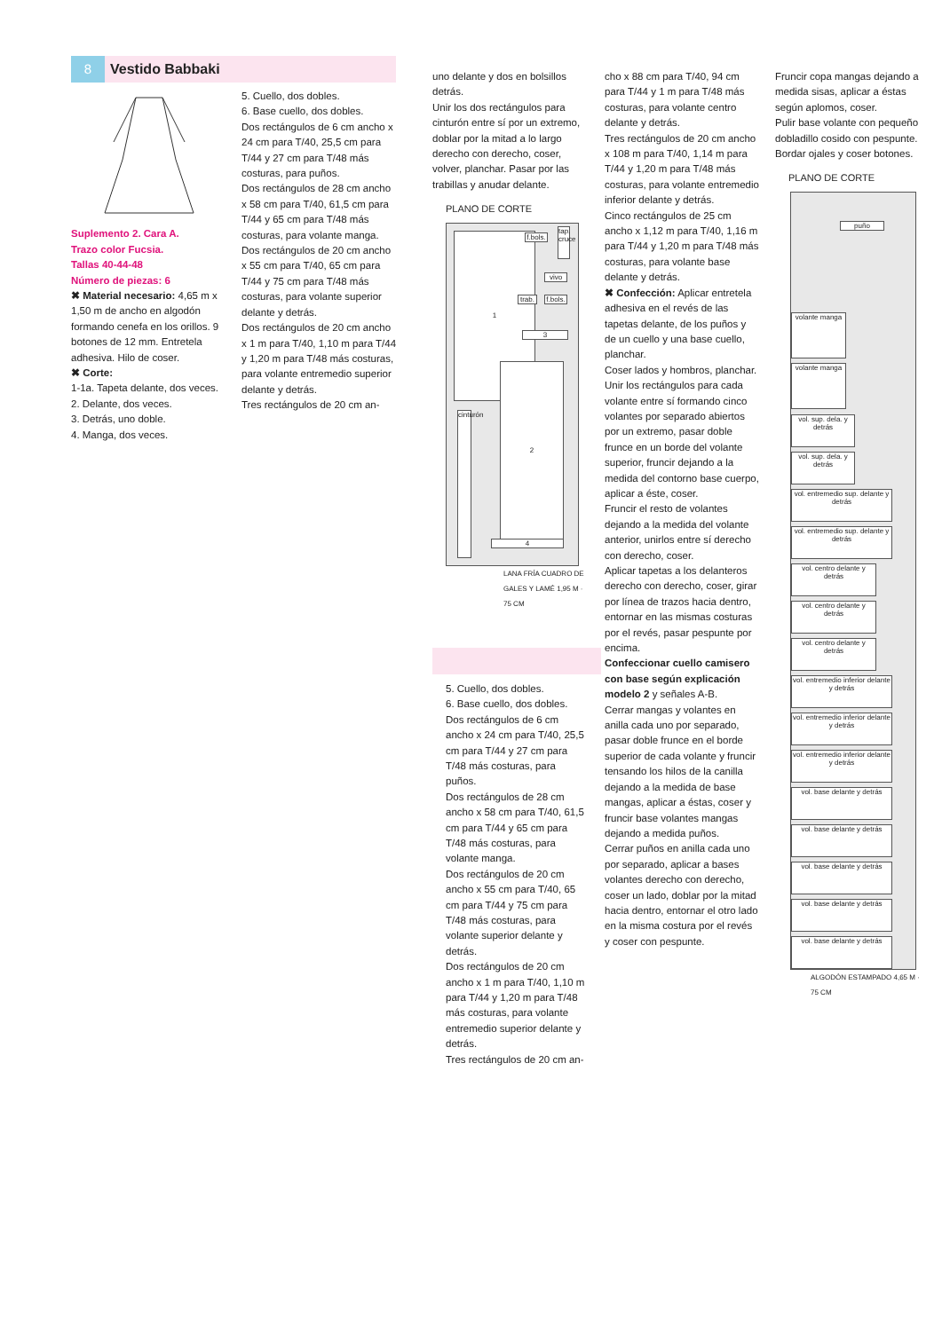8 Vestido Babbaki
Suplemento 2. Cara A.
Trazo color Fucsia.
Tallas 40-44-48
Número de piezas: 6
✖ Material necesario: 4,65 m x 1,50 m de ancho en algodón formando cenefa en los orillos. 9 botones de 12 mm. Entretela adhesiva. Hilo de coser.
✖ Corte:
1-1a. Tapeta delante, dos veces.
2. Delante, dos veces.
3. Detrás, uno doble.
4. Manga, dos veces.
5. Cuello, dos dobles.
6. Base cuello, dos dobles.
Dos rectángulos de 6 cm ancho x 24 cm para T/40, 25,5 cm para T/44 y 27 cm para T/48 más costuras, para puños.
Dos rectángulos de 28 cm ancho x 58 cm para T/40, 61,5 cm para T/44 y 65 cm para T/48 más costuras, para volante manga.
Dos rectángulos de 20 cm ancho x 55 cm para T/40, 65 cm para T/44 y 75 cm para T/48 más costuras, para volante superior delante y detrás.
Dos rectángulos de 20 cm ancho x 1 m para T/40, 1,10 m para T/44 y 1,20 m para T/48 más costuras, para volante entremedio superior delante y detrás.
Tres rectángulos de 20 cm an-
uno delante y dos en bolsillos detrás.
Unir los dos rectángulos para cinturón entre sí por un extremo, doblar por la mitad a lo largo derecho con derecho, coser, volver, planchar. Pasar por las trabillas y anudar delante.
PLANO DE CORTE
1
2
f.bols.
vivo
f.bols.
trab.
tap. cruce
3
cinturón
4
LANA FRÍA CUADRO DE GALES Y LAMÉ 1,95 M · 75 CM
5. Cuello, dos dobles.
6. Base cuello, dos dobles.
Dos rectángulos de 6 cm ancho x 24 cm para T/40, 25,5 cm para T/44 y 27 cm para T/48 más costuras, para puños.
Dos rectángulos de 28 cm ancho x 58 cm para T/40, 61,5 cm para T/44 y 65 cm para T/48 más costuras, para volante manga.
Dos rectángulos de 20 cm ancho x 55 cm para T/40, 65 cm para T/44 y 75 cm para T/48 más costuras, para volante superior delante y detrás.
Dos rectángulos de 20 cm ancho x 1 m para T/40, 1,10 m para T/44 y 1,20 m para T/48 más costuras, para volante entremedio superior delante y detrás.
Tres rectángulos de 20 cm an-
cho x 88 cm para T/40, 94 cm para T/44 y 1 m para T/48 más costuras, para volante centro delante y detrás.
Tres rectángulos de 20 cm ancho x 108 m para T/40, 1,14 m para T/44 y 1,20 m para T/48 más costuras, para volante entremedio inferior delante y detrás.
Cinco rectángulos de 25 cm ancho x 1,12 m para T/40, 1,16 m para T/44 y 1,20 m para T/48 más costuras, para volante base delante y detrás.
✖ Confección: Aplicar entretela adhesiva en el revés de las tapetas delante, de los puños y de un cuello y una base cuello, planchar.
Coser lados y hombros, planchar.
Unir los rectángulos para cada volante entre sí formando cinco volantes por separado abiertos por un extremo, pasar doble frunce en un borde del volante superior, fruncir dejando a la medida del contorno base cuerpo, aplicar a éste, coser.
Fruncir el resto de volantes dejando a la medida del volante anterior, unirlos entre sí derecho con derecho, coser.
Aplicar tapetas a los delanteros derecho con derecho, coser, girar por línea de trazos hacia dentro, entornar en las mismas costuras por el revés, pasar pespunte por encima.
Confeccionar cuello camisero con base según explicación modelo 2 y señales A-B.
Cerrar mangas y volantes en anilla cada uno por separado, pasar doble frunce en el borde superior de cada volante y fruncir tensando los hilos de la canilla dejando a la medida de base mangas, aplicar a éstas, coser y fruncir base volantes mangas dejando a medida puños.
Cerrar puños en anilla cada uno por separado, aplicar a bases volantes derecho con derecho, coser un lado, doblar por la mitad hacia dentro, entornar el otro lado en la misma costura por el revés y coser con pespunte.
Fruncir copa mangas dejando a medida sisas, aplicar a éstas según aplomos, coser.
Pulir base volante con pequeño dobladillo cosido con pespunte.
Bordar ojales y coser botones.
PLANO DE CORTE
puño
volante manga
volante manga
vol. sup. dela. y detrás
vol. sup. dela. y detrás
vol. entremedio sup. delante y detrás
vol. entremedio sup. delante y detrás
vol. centro delante y detrás
vol. centro delante y detrás
vol. centro delante y detrás
vol. entremedio inferior delante y detrás
vol. entremedio inferior delante y detrás
vol. entremedio inferior delante y detrás
vol. base delante y detrás
vol. base delante y detrás
vol. base delante y detrás
vol. base delante y detrás
vol. base delante y detrás
ALGODÓN ESTAMPADO 4,65 M · 75 CM